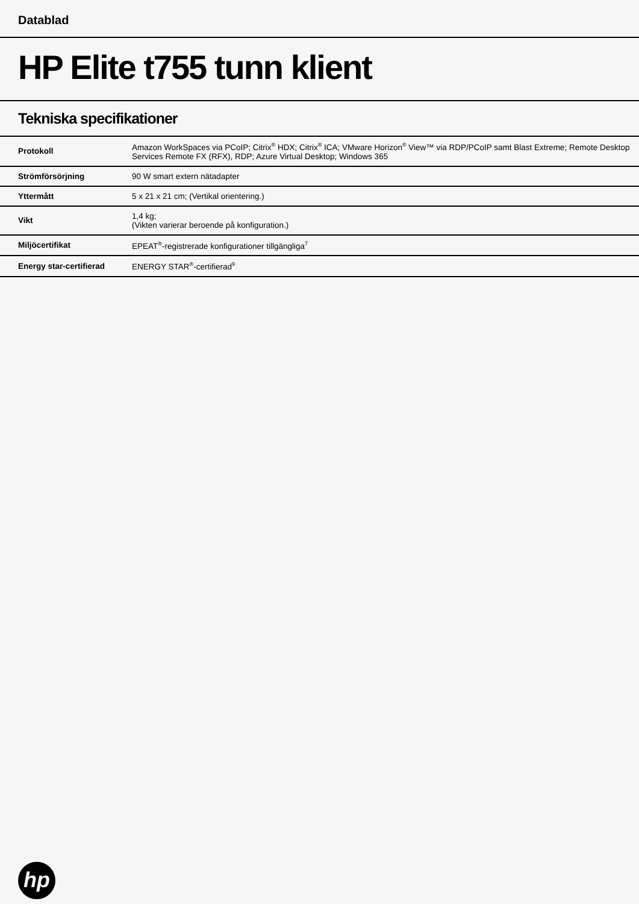Datablad
HP Elite t755 tunn klient
Tekniska specifikationer
| Protokoll | Amazon WorkSpaces via PCoIP; Citrix<sup>®</sup> HDX; Citrix<sup>®</sup> ICA; VMware Horizon<sup>®</sup> View™ via RDP/PCoIP samt Blast Extreme; Remote Desktop Services Remote FX (RFX), RDP; Azure Virtual Desktop; Windows 365 |
| Strömförsörjning | 90 W smart extern nätadapter |
| Yttermått | 5 x 21 x 21 cm; (Vertikal orientering.) |
| Vikt | 1,4 kg; (Vikten varierar beroende på konfiguration.) |
| Miljöcertifikat | EPEAT<sup>®</sup>-registrerade konfigurationer tillgängliga<sup>7</sup> |
| Energy star-certifierad | ENERGY STAR<sup>®</sup>-certifierad<sup>9</sup> |
hp